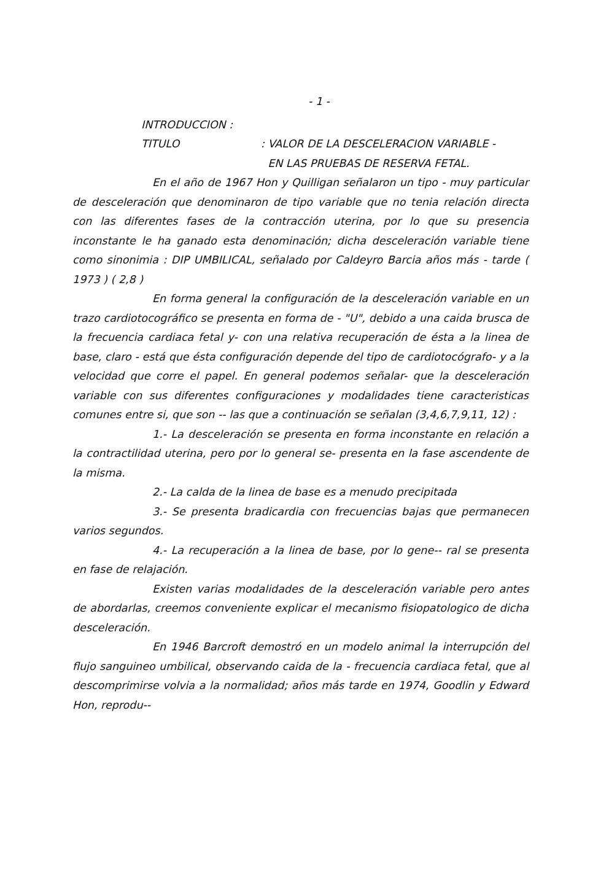- 1 -
INTRODUCCION :
TITULO: VALOR DE LA DESCELERACION VARIABLE -
EN LAS PRUEBAS DE RESERVA FETAL.
En el año de 1967 Hon y Quilligan señalaron un tipo - muy particular de desceleración que denominaron de tipo variable que no tenia relación directa con las diferentes fases de la contracción uterina, por lo que su presencia inconstante le ha ganado esta denominación; dicha desceleración variable tiene como sinonimia : DIP UMBILICAL, señalado por Caldeyro Barcia años más - tarde ( 1973 ) ( 2,8 )
En forma general la configuración de la desceleración variable en un trazo cardiotocográfico se presenta en forma de - "U", debido a una caida brusca de la frecuencia cardiaca fetal y- con una relativa recuperación de ésta a la linea de base, claro - está que ésta configuración depende del tipo de cardiotocógrafo- y a la velocidad que corre el papel. En general podemos señalar- que la desceleración variable con sus diferentes configuraciones y modalidades tiene caracteristicas comunes entre si, que son -- las que a continuación se señalan (3,4,6,7,9,11, 12) :
1.- La desceleración se presenta en forma inconstante en relación a la contractilidad uterina, pero por lo general se- presenta en la fase ascendente de la misma.
2.- La calda de la linea de base es a menudo precipitada
3.- Se presenta bradicardia con frecuencias bajas que permanecen varios segundos.
4.- La recuperación a la linea de base, por lo gene-- ral se presenta en fase de relajación.
Existen varias modalidades de la desceleración variable pero antes de abordarlas, creemos conveniente explicar el mecanismo fisiopatologico de dicha desceleración.
En 1946 Barcroft demostró en un modelo animal la interrupción del flujo sanguineo umbilical, observando caida de la - frecuencia cardiaca fetal, que al descomprimirse volvia a la normalidad; años más tarde en 1974, Goodlin y Edward Hon, reprodu--